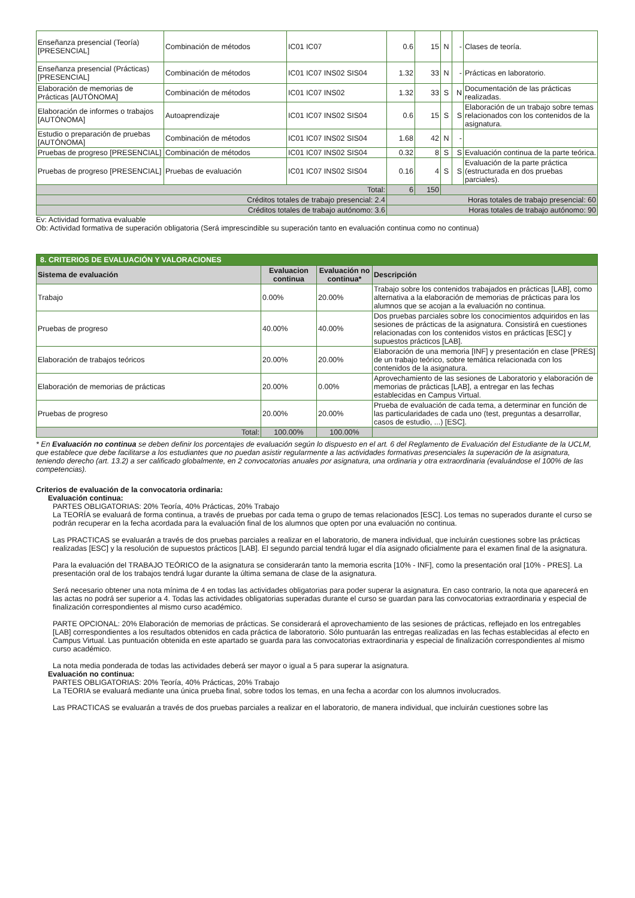| Enseñanza presencial (Teoría) [PRESENCIAL] | Combinación de métodos | IC01 IC07 | 0.6 | 15 | N | - | Clases de teoría. |
| Enseñanza presencial (Prácticas) [PRESENCIAL] | Combinación de métodos | IC01 IC07 INS02 SIS04 | 1.32 | 33 | N | - | Prácticas en laboratorio. |
| Elaboración de memorias de Prácticas [AUTÓNOMA] | Combinación de métodos | IC01 IC07 INS02 | 1.32 | 33 | S | N | Documentación de las prácticas realizadas. |
| Elaboración de informes o trabajos [AUTÓNOMA] | Autoaprendizaje | IC01 IC07 INS02 SIS04 | 0.6 | 15 | S | S | Elaboración de un trabajo sobre temas relacionados con los contenidos de la asignatura. |
| Estudio o preparación de pruebas [AUTÓNOMA] | Combinación de métodos | IC01 IC07 INS02 SIS04 | 1.68 | 42 | N | - | |
| Pruebas de progreso [PRESENCIAL] | Combinación de métodos | IC01 IC07 INS02 SIS04 | 0.32 | 8 | S | S | Evaluación continua de la parte teórica. |
| Pruebas de progreso [PRESENCIAL] | Pruebas de evaluación | IC01 IC07 INS02 SIS04 | 0.16 | 4 | S | S | Evaluación de la parte práctica (estructurada en dos pruebas parciales). |
| Total: | | | 6 | 150 | | | |
| Créditos totales de trabajo presencial: 2.4 | | | Horas totales de trabajo presencial: 60 | | | | |
| Créditos totales de trabajo autónomo: 3.6 | | | Horas totales de trabajo autónomo: 90 | | | | |
Ev: Actividad formativa evaluable
Ob: Actividad formativa de superación obligatoria (Será imprescindible su superación tanto en evaluación continua como no continua)
| 8. CRITERIOS DE EVALUACIÓN Y VALORACIONES | | | |
| Sistema de evaluación | Evaluacion continua | Evaluación no continua* | Descripción |
| Trabajo | 0.00% | 20.00% | Trabajo sobre los contenidos trabajados en prácticas [LAB], como alternativa a la elaboración de memorias de prácticas para los alumnos que se acojan a la evaluación no continua. |
| Pruebas de progreso | 40.00% | 40.00% | Dos pruebas parciales sobre los conocimientos adquiridos en las sesiones de prácticas de la asignatura. Consistirá en cuestiones relacionadas con los contenidos vistos en prácticas [ESC] y supuestos prácticos [LAB]. |
| Elaboración de trabajos teóricos | 20.00% | 20.00% | Elaboración de una memoria [INF] y presentación en clase [PRES] de un trabajo teórico, sobre temática relacionada con los contenidos de la asignatura. |
| Elaboración de memorias de prácticas | 20.00% | 0.00% | Aprovechamiento de las sesiones de Laboratorio y elaboración de memorias de prácticas [LAB], a entregar en las fechas establecidas en Campus Virtual. |
| Pruebas de progreso | 20.00% | 20.00% | Prueba de evaluación de cada tema, a determinar en función de las particularidades de cada uno (test, preguntas a desarrollar, casos de estudio, ...) [ESC]. |
| Total: | 100.00% | 100.00% | |
* En Evaluación no continua se deben definir los porcentajes de evaluación según lo dispuesto en el art. 6 del Reglamento de Evaluación del Estudiante de la UCLM, que establece que debe facilitarse a los estudiantes que no puedan asistir regularmente a las actividades formativas presenciales la superación de la asignatura, teniendo derecho (art. 13.2) a ser calificado globalmente, en 2 convocatorias anuales por asignatura, una ordinaria y otra extraordinaria (evaluándose el 100% de las competencias).
Criterios de evaluación de la convocatoria ordinaria:
Evaluación continua:
PARTES OBLIGATORIAS: 20% Teoría, 40% Prácticas, 20% Trabajo
La TEORÍA se evaluará de forma continua, a través de pruebas por cada tema o grupo de temas relacionados [ESC]. Los temas no superados durante el curso se podrán recuperar en la fecha acordada para la evaluación final de los alumnos que opten por una evaluación no continua.
Las PRACTICAS se evaluarán a través de dos pruebas parciales a realizar en el laboratorio, de manera individual, que incluirán cuestiones sobre las prácticas realizadas [ESC] y la resolución de supuestos prácticos [LAB]. El segundo parcial tendrá lugar el día asignado oficialmente para el examen final de la asignatura.
Para la evaluación del TRABAJO TEÓRICO de la asignatura se considerarán tanto la memoria escrita [10% - INF], como la presentación oral [10% - PRES]. La presentación oral de los trabajos tendrá lugar durante la última semana de clase de la asignatura.
Será necesario obtener una nota mínima de 4 en todas las actividades obligatorias para poder superar la asignatura. En caso contrario, la nota que aparecerá en las actas no podrá ser superior a 4. Todas las actividades obligatorias superadas durante el curso se guardan para las convocatorias extraordinaria y especial de finalización correspondientes al mismo curso académico.
PARTE OPCIONAL: 20% Elaboración de memorias de prácticas. Se considerará el aprovechamiento de las sesiones de prácticas, reflejado en los entregables [LAB] correspondientes a los resultados obtenidos en cada práctica de laboratorio. Sólo puntuarán las entregas realizadas en las fechas establecidas al efecto en Campus Virtual. Las puntuación obtenida en este apartado se guarda para las convocatorias extraordinaria y especial de finalización correspondientes al mismo curso académico.
La nota media ponderada de todas las actividades deberá ser mayor o igual a 5 para superar la asignatura.
Evaluación no continua:
PARTES OBLIGATORIAS: 20% Teoría, 40% Prácticas, 20% Trabajo
La TEORIA se evaluará mediante una única prueba final, sobre todos los temas, en una fecha a acordar con los alumnos involucrados.
Las PRACTICAS se evaluarán a través de dos pruebas parciales a realizar en el laboratorio, de manera individual, que incluirán cuestiones sobre las